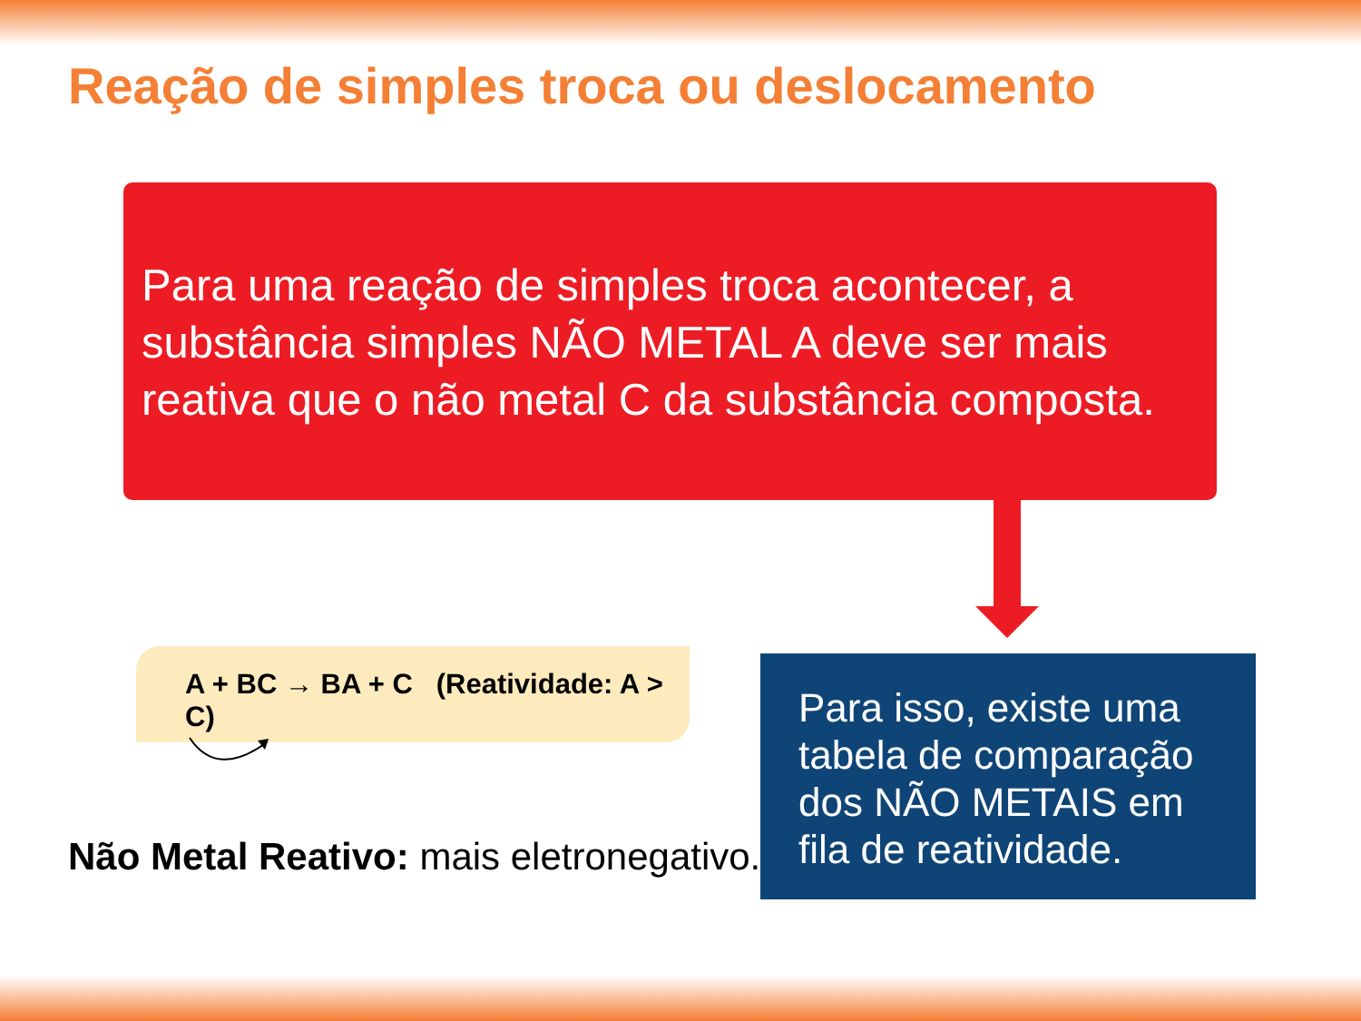Reação de simples troca ou deslocamento
Para uma reação de simples troca acontecer, a substância simples NÃO METAL A deve ser mais reativa que o não metal C da substância composta.
A + BC → BA + C (Reatividade: A > C)
Para isso, existe uma tabela de comparação dos NÃO METAIS em fila de reatividade.
Não Metal Reativo: mais eletronegativo.